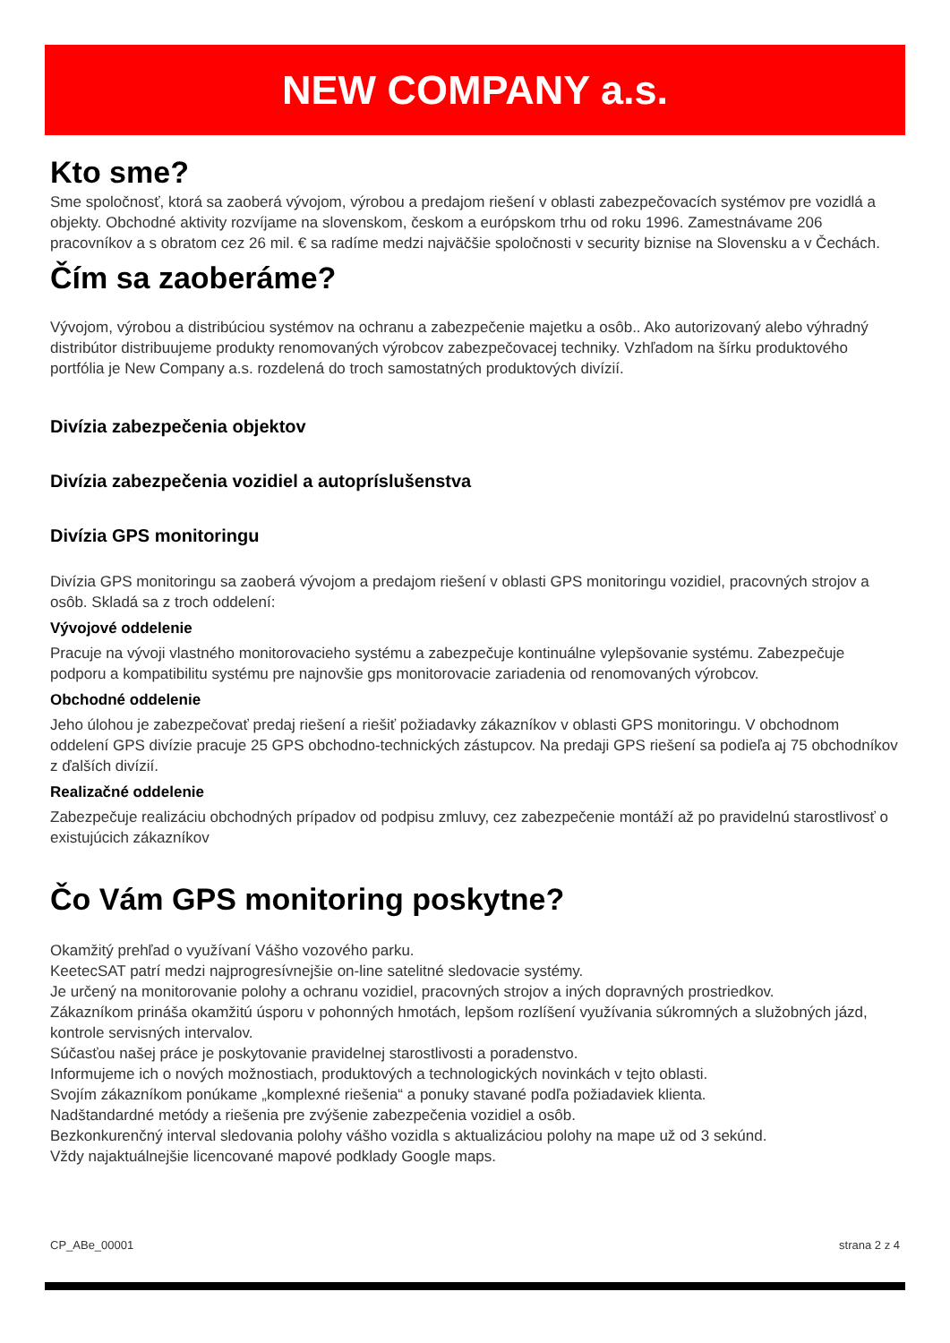NEW COMPANY a.s.
Kto sme?
Sme spoločnosť, ktorá sa zaoberá vývojom, výrobou a predajom riešení v oblasti zabezpečovacích systémov pre vozidlá a objekty. Obchodné aktivity rozvíjame na slovenskom, českom a európskom trhu od roku 1996. Zamestnávame 206 pracovníkov a s obratom cez 26 mil. € sa radíme medzi najväčšie spoločnosti v security biznise na Slovensku a v Čechách.
Čím sa zaoberáme?
Vývojom, výrobou a distribúciou systémov na ochranu a zabezpečenie majetku a osôb.. Ako autorizovaný alebo výhradný distribútor distribuujeme produkty renomovaných výrobcov zabezpečovacej techniky. Vzhľadom na šírku produktového portfólia je New Company a.s. rozdelená do troch samostatných produktových divízií.
Divízia zabezpečenia objektov
Divízia zabezpečenia vozidiel a autopríslušenstva
Divízia GPS monitoringu
Divízia GPS monitoringu sa zaoberá vývojom a predajom riešení v oblasti GPS monitoringu vozidiel, pracovných strojov a osôb. Skladá sa z troch oddelení:
Vývojové oddelenie
Pracuje na vývoji vlastného monitorovacieho systému a zabezpečuje kontinuálne vylepšovanie systému. Zabezpečuje podporu a kompatibilitu systému pre najnovšie gps monitorovacie zariadenia od renomovaných výrobcov.
Obchodné oddelenie
Jeho úlohou je zabezpečovať predaj riešení a riešiť požiadavky zákazníkov v oblasti GPS monitoringu. V obchodnom oddelení GPS divízie pracuje 25 GPS obchodno-technických zástupcov. Na predaji GPS riešení sa podieľa aj 75 obchodníkov z ďalších divízií.
Realizačné oddelenie
Zabezpečuje realizáciu obchodných prípadov od podpisu zmluvy, cez zabezpečenie montáží až po pravidelnú starostlivosť o existujúcich zákazníkov
Čo Vám GPS monitoring poskytne?
Okamžitý prehľad o využívaní Vášho vozového parku.
KeetecSAT patrí medzi najprogresívnejšie on-line satelitné sledovacie systémy.
Je určený na monitorovanie polohy a ochranu vozidiel, pracovných strojov a iných dopravných prostriedkov.
Zákazníkom prináša okamžitú úsporu v pohonných hmotách, lepšom rozlíšení využívania súkromných a služobných jázd, kontrole servisných intervalov.
Súčasťou našej práce je poskytovanie pravidelnej starostlivosti a poradenstvo.
Informujeme ich o nových možnostiach, produktových a technologických novinkách v tejto oblasti.
Svojím zákazníkom ponúkame „komplexné riešenia“ a ponuky stavané podľa požiadaviek klienta.
Nadštandardné metódy a riešenia pre zvýšenie zabezpečenia vozidiel a osôb.
Bezkonkurenčný interval sledovania polohy vášho vozidla s aktualizáciou polohy na mape už od 3 sekúnd.
Vždy najaktuálnejšie licencované mapové podklady Google maps.
CP_ABe_00001 strana 2 z 4